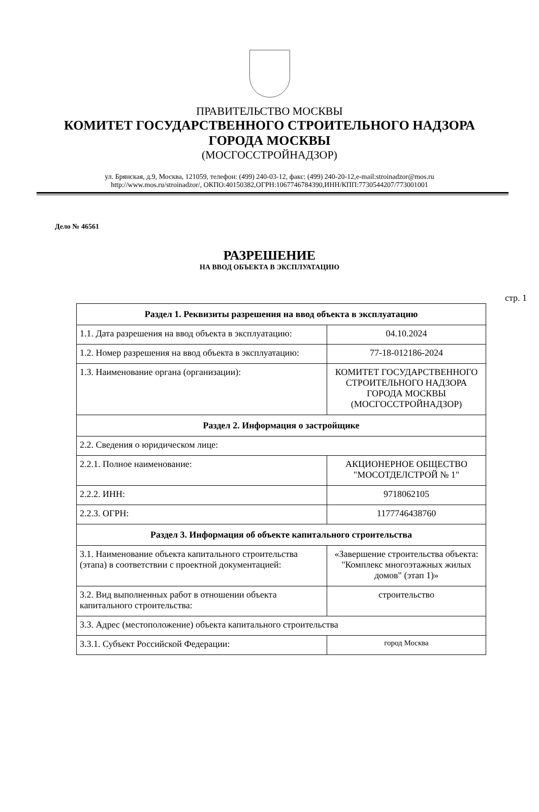ПРАВИТЕЛЬСТВО МОСКВЫ
КОМИТЕТ ГОСУДАРСТВЕННОГО СТРОИТЕЛЬНОГО НАДЗОРА
ГОРОДА МОСКВЫ
(МОСГОССТРОЙНАДЗОР)
ул. Брянская, д.9, Москва, 121059, телефон: (499) 240-03-12, факс: (499) 240-20-12,e-mail:stroinadzor@mos.ru
http://www.mos.ru/stroinadzor/, ОКПО:40150382,ОГРН:1067746784390,ИНН/КПП:7730544207/773001001
Дело № 46561
РАЗРЕШЕНИЕ
НА ВВОД ОБЪЕКТА В ЭКСПЛУАТАЦИЮ
стр. 1
| Раздел 1. Реквизиты разрешения на ввод объекта в эксплуатацию | |
| --- | --- |
| 1.1. Дата разрешения на ввод объекта в эксплуатацию: | 04.10.2024 |
| 1.2. Номер разрешения на ввод объекта в эксплуатацию: | 77-18-012186-2024 |
| 1.3. Наименование органа (организации): | КОМИТЕТ ГОСУДАРСТВЕННОГО СТРОИТЕЛЬНОГО НАДЗОРА ГОРОДА МОСКВЫ (МОСГОССТРОЙНАДЗОР) |
| Раздел 2. Информация о застройщике | |
| 2.2. Сведения о юридическом лице: | |
| 2.2.1. Полное наименование: | АКЦИОНЕРНОЕ ОБЩЕСТВО "МОСОТДЕЛСТРОЙ № 1" |
| 2.2.2. ИНН: | 9718062105 |
| 2.2.3. ОГРН: | 1177746438760 |
| Раздел 3. Информация об объекте капитального строительства | |
| 3.1. Наименование объекта капитального строительства (этапа) в соответствии с проектной документацией: | «Завершение строительства объекта: "Комплекс многоэтажных жилых домов" (этап 1)» |
| 3.2. Вид выполненных работ в отношении объекта капитального строительства: | строительство |
| 3.3. Адрес (местоположение) объекта капитального строительства | |
| 3.3.1. Субъект Российской Федерации: | город Москва |